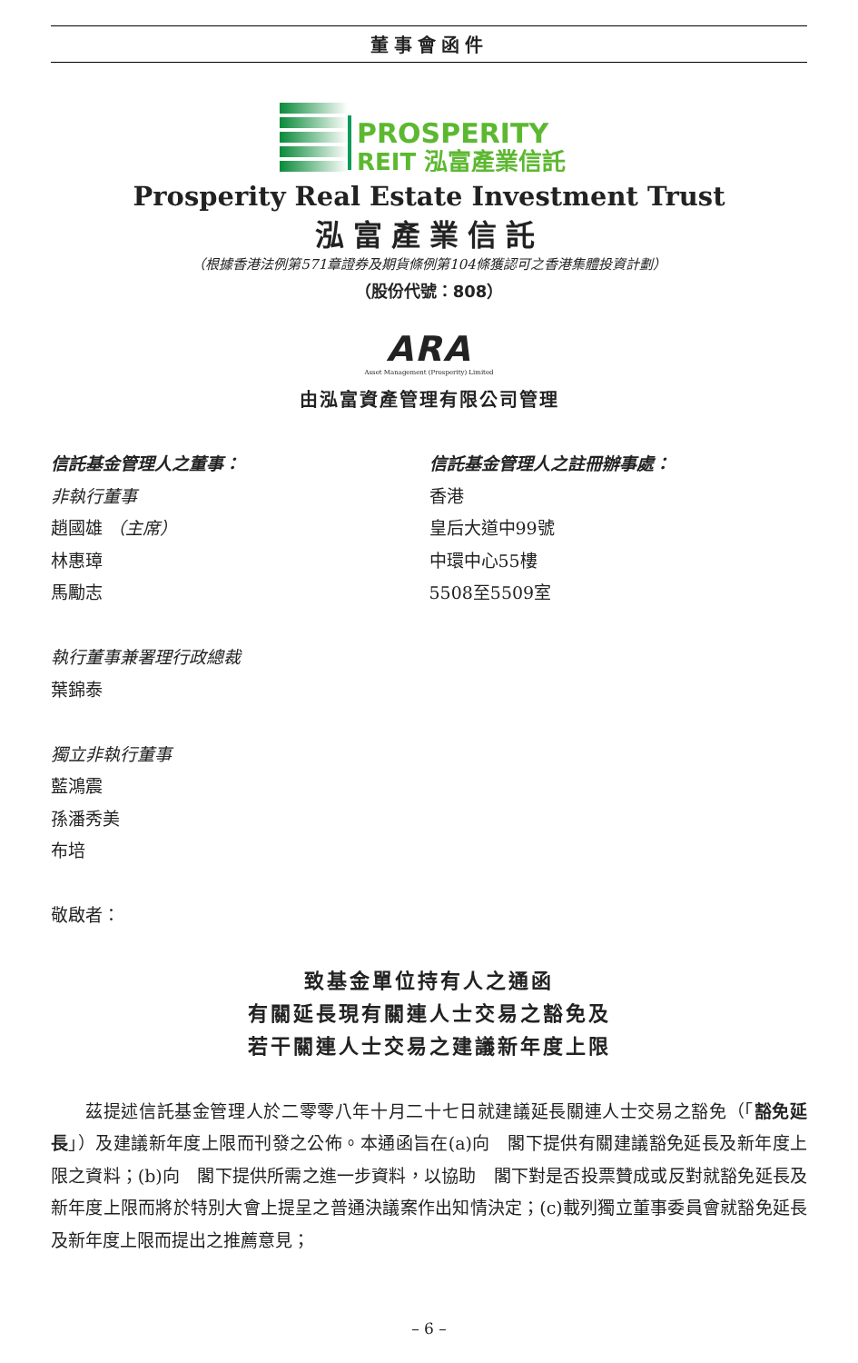董事會函件
PROSPERITY
REIT 泓富產業信託
Prosperity Real Estate Investment Trust
泓富產業信託
（根據香港法例第571章證券及期貨條例第104條獲認可之香港集體投資計劃）
（股份代號：808）
ARA
Asset Management (Prosperity) Limited
由泓富資產管理有限公司管理
信託基金管理人之董事：
非執行董事
趙國雄 （主席）
林惠璋
馬勵志
執行董事兼署理行政總裁
葉錦泰
獨立非執行董事
藍鴻震
孫潘秀美
布培
敬啟者：
信託基金管理人之註冊辦事處：
香港
皇后大道中99號
中環中心55樓
5508至5509室
致基金單位持有人之通函
有關延長現有關連人士交易之豁免及
若干關連人士交易之建議新年度上限
茲提述信託基金管理人於二零零八年十月二十七日就建議延長關連人士交易之豁免（「豁免延長」）及建議新年度上限而刊發之公佈。本通函旨在(a)向　閣下提供有關建議豁免延長及新年度上限之資料；(b)向　閣下提供所需之進一步資料，以協助　閣下對是否投票贊成或反對就豁免延長及新年度上限而將於特別大會上提呈之普通決議案作出知情決定；(c)載列獨立董事委員會就豁免延長及新年度上限而提出之推薦意見；
– 6 –